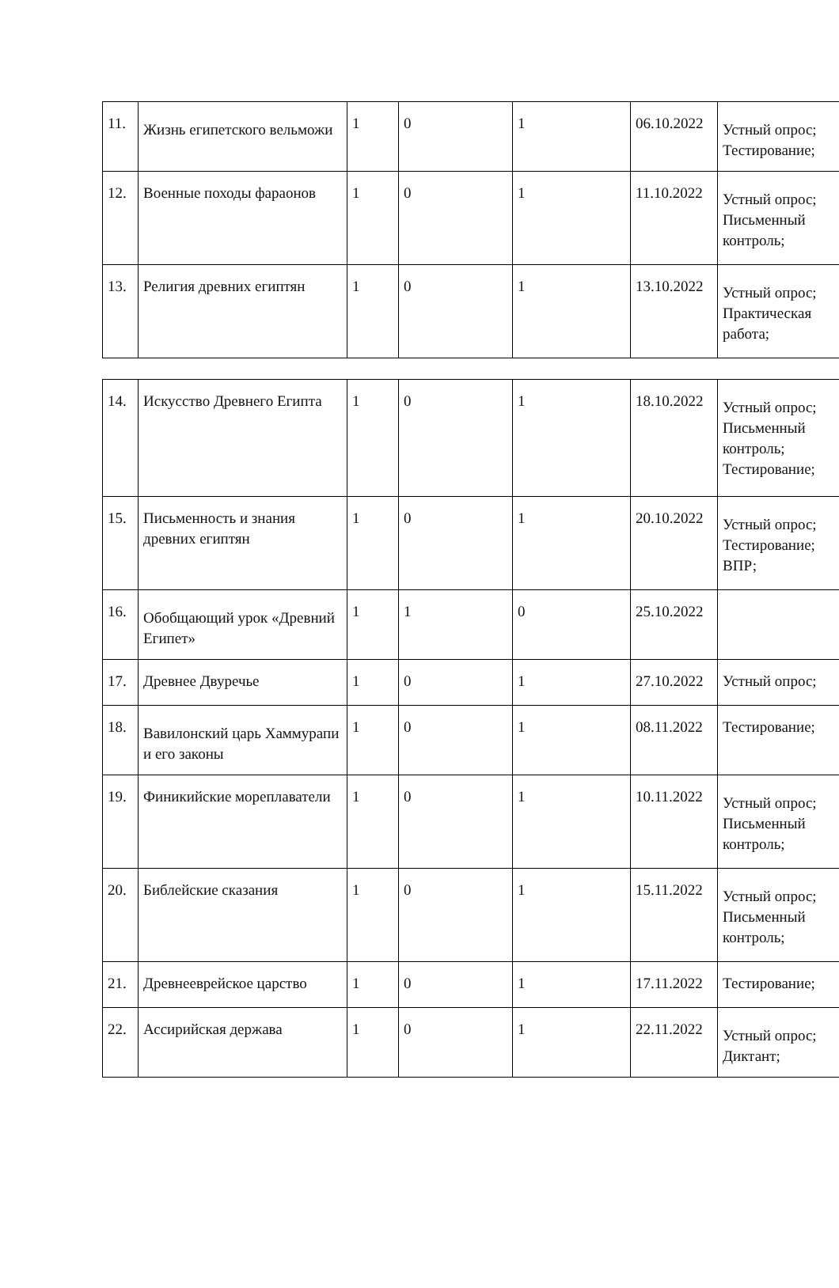| 11. | Жизнь египетского вельможи | 1 | 0 | 1 | 06.10.2022 | Устный опрос; Тестирование; |
| 12. | Военные походы фараонов | 1 | 0 | 1 | 11.10.2022 | Устный опрос; Письменный контроль; |
| 13. | Религия древних египтян | 1 | 0 | 1 | 13.10.2022 | Устный опрос; Практическая работа; |
| 14. | Искусство Древнего Египта | 1 | 0 | 1 | 18.10.2022 | Устный опрос; Письменный контроль; Тестирование; |
| 15. | Письменность и знания древних египтян | 1 | 0 | 1 | 20.10.2022 | Устный опрос; Тестирование; ВПР; |
| 16. | Обобщающий урок «Древний Египет» | 1 | 1 | 0 | 25.10.2022 | |
| 17. | Древнее Двуречье | 1 | 0 | 1 | 27.10.2022 | Устный опрос; |
| 18. | Вавилонский царь Хаммурапи и его законы | 1 | 0 | 1 | 08.11.2022 | Тестирование; |
| 19. | Финикийские мореплаватели | 1 | 0 | 1 | 10.11.2022 | Устный опрос; Письменный контроль; |
| 20. | Библейские сказания | 1 | 0 | 1 | 15.11.2022 | Устный опрос; Письменный контроль; |
| 21. | Древнееврейское царство | 1 | 0 | 1 | 17.11.2022 | Тестирование; |
| 22. | Ассирийская держава | 1 | 0 | 1 | 22.11.2022 | Устный опрос; Диктант; |